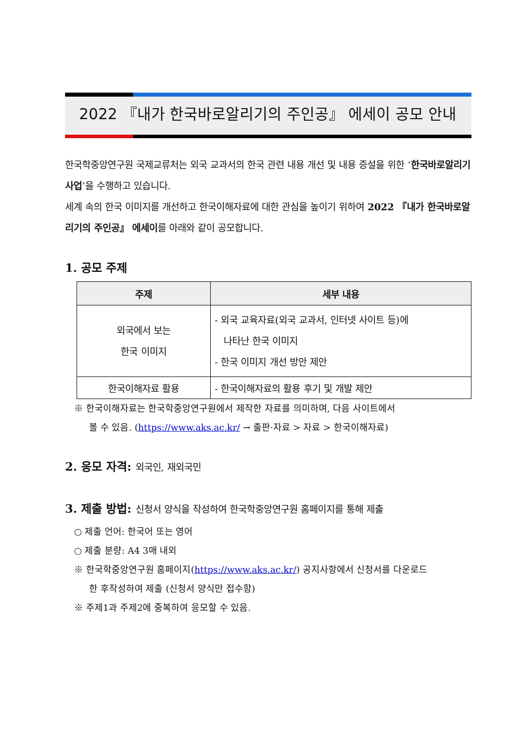2022 『내가 한국바로알리기의 주인공』 에세이 공모 안내
한국학중앙연구원 국제교류처는 외국 교과서의 한국 관련 내용 개선 및 내용 증설을 위한 ‘한국바로알리기사업’을 수행하고 있습니다.
세계 속의 한국 이미지를 개선하고 한국이해자료에 대한 관심을 높이기 위하여 2022 『내가 한국바로알리기의 주인공』 에세이를 아래와 같이 공모합니다.
1. 공모 주제
| 주제 | 세부 내용 |
| --- | --- |
| 외국에서 보는 한국 이미지 | - 외국 교육자료(외국 교과서, 인터넷 사이트 등)에 나타난 한국 이미지 - 한국 이미지 개선 방안 제안 |
| 한국이해자료 활용 | - 한국이해자료의 활용 후기 및 개발 제안 |
※ 한국이해자료는 한국학중앙연구원에서 제작한 자료를 의미하며, 다음 사이트에서
볼 수 있음. (https://www.aks.ac.kr/ → 출판·자료 > 자료 > 한국이해자료)
2. 응모 자격: 외국인, 재외국민
3. 제출 방법: 신청서 양식을 작성하여 한국학중앙연구원 홈페이지를 통해 제출
○ 제출 언어: 한국어 또는 영어
○ 제출 분량: A4 3매 내외
※ 한국학중앙연구원 홈페이지(https://www.aks.ac.kr/) 공지사항에서 신청서를 다운로드
한 후작성하여 제출 (신청서 양식만 접수함)
※ 주제1과 주제2에 중복하여 응모할 수 있음.